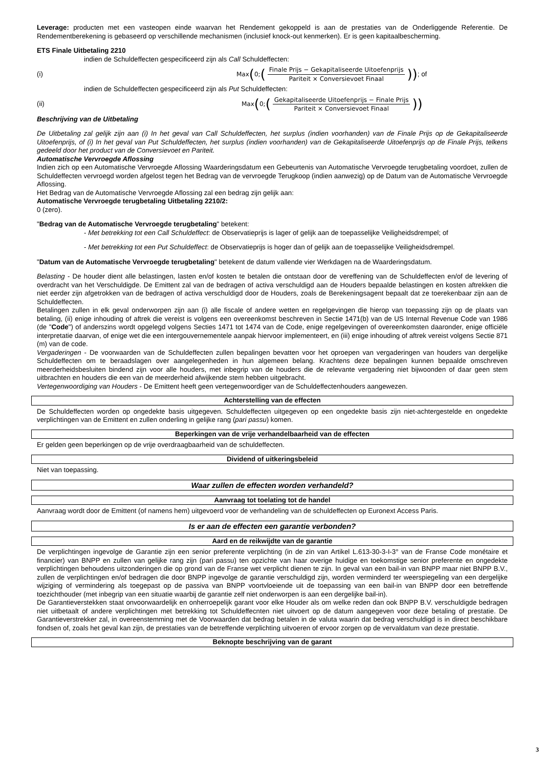Leverage: producten met een vasteopen einde waarvan het Rendement gekoppeld is aan de prestaties van de Onderliggende Referentie. De Rendementberekening is gebaseerd op verschillende mechanismen (inclusief knock-out kenmerken). Er is geen kapitaalbescherming.
ETS Finale Uitbetaling 2210
indien de Schuldeffecten gespecificeerd zijn als Call Schuldeffecten:
(i)
Max (0; (Finale Prijs − Gekapitaliseerde Uitoefenprijs Pariteit × Conversievoet Finaal))
; of
indien de Schuldeffecten gespecificeerd zijn als Put Schuldeffecten:
(ii)
Max (0; (Gekapitaliseerde Uitoefenprijs − Finale Prijs Pariteit × Conversievoet Finaal))
Beschrijving van de Uitbetaling
De Uitbetaling zal gelijk zijn aan (i) In het geval van Call Schuldeffecten, het surplus (indien voorhanden) van de Finale Prijs op de Gekapitaliseerde Uitoefenprijs, of (i) In het geval van Put Schuldeffecten, het surplus (indien voorhanden) van de Gekapitaliseerde Uitoefenprijs op de Finale Prijs, telkens gedeeld door het product van de Conversievoet en Pariteit.
Automatische Vervroegde Aflossing
Indien zich op een Automatische Vervroegde Aflossing Waarderingsdatum een Gebeurtenis van Automatische Vervroegde terugbetaling voordoet, zullen de Schuldeffecten vervroegd worden afgelost tegen het Bedrag van de vervroegde Terugkoop (indien aanwezig) op de Datum van de Automatische Vervroegde Aflossing.
Het Bedrag van de Automatische Vervroegde Aflossing zal een bedrag zijn gelijk aan:
Automatische Vervroegde terugbetaling Uitbetaling 2210/2:
0 (zero).
"Bedrag van de Automatische Vervroegde terugbetaling" betekent:
- Met betrekking tot een Call Schuldeffect: de Observatieprijs is lager of gelijk aan de toepasselijke Veiligheidsdrempel; of
- Met betrekking tot een Put Schuldeffect: de Observatieprijs is hoger dan of gelijk aan de toepasselijke Veiligheidsdrempel.
"Datum van de Automatische Vervroegde terugbetaling" betekent de datum vallende vier Werkdagen na de Waarderingsdatum.
Belasting - De houder dient alle belastingen, lasten en/of kosten te betalen die ontstaan door de vereffening van de Schuldeffecten en/of de levering of overdracht van het Verschuldigde. De Emittent zal van de bedragen of activa verschuldigd aan de Houders bepaalde belastingen en kosten aftrekken die niet eerder zijn afgetrokken van de bedragen of activa verschuldigd door de Houders, zoals de Berekeningsagent bepaalt dat ze toerekenbaar zijn aan de Schuldeffecten.
Betalingen zullen in elk geval onderworpen zijn aan (i) alle fiscale of andere wetten en regelgevingen die hierop van toepassing zijn op de plaats van betaling, (ii) enige inhouding of aftrek die vereist is volgens een overeenkomst beschreven in Sectie 1471(b) van de US Internal Revenue Code van 1986 (de "Code") of anderszins wordt opgelegd volgens Secties 1471 tot 1474 van de Code, enige regelgevingen of overeenkomsten daaronder, enige officiële interpretatie daarvan, of enige wet die een intergouvernementele aanpak hiervoor implementeert, en (iii) enige inhouding of aftrek vereist volgens Sectie 871 (m) van de code.
Vergaderingen - De voorwaarden van de Schuldeffecten zullen bepalingen bevatten voor het oproepen van vergaderingen van houders van dergelijke Schuldeffecten om te beraadslagen over aangelegenheden in hun algemeen belang. Krachtens deze bepalingen kunnen bepaalde omschreven meerderheidsbesluiten bindend zijn voor alle houders, met inbegrip van de houders die de relevante vergadering niet bijwoonden of daar geen stem uitbrachten en houders die een van de meerderheid afwijkende stem hebben uitgebracht.
Vertegenwoordiging van Houders - De Emittent heeft geen vertegenwoordiger van de Schuldeffectenhouders aangewezen.
Achterstelling van de effecten
De Schuldeffecten worden op ongedekte basis uitgegeven. Schuldeffecten uitgegeven op een ongedekte basis zijn niet-achtergestelde en ongedekte verplichtingen van de Emittent en zullen onderling in gelijke rang (pari passu) komen.
Beperkingen van de vrije verhandelbaarheid van de effecten
Er gelden geen beperkingen op de vrije overdraagbaarheid van de schuldeffecten.
Dividend of uitkeringsbeleid
Niet van toepassing.
Waar zullen de effecten worden verhandeld?
Aanvraag tot toelating tot de handel
Aanvraag wordt door de Emittent (of namens hem) uitgevoerd voor de verhandeling van de schuldeffecten op Euronext Access Paris.
Is er aan de effecten een garantie verbonden?
Aard en de reikwijdte van de garantie
De verplichtingen ingevolge de Garantie zijn een senior preferente verplichting (in de zin van Artikel L.613-30-3-I-3° van de Franse Code monétaire et financier) van BNPP en zullen van gelijke rang zijn (pari passu) ten opzichte van haar overige huidige en toekomstige senior preferente en ongedekte verplichtingen behoudens uitzonderingen die op grond van de Franse wet verplicht dienen te zijn. In geval van een bail-in van BNPP maar niet BNPP B.V., zullen de verplichtingen en/of bedragen die door BNPP ingevolge de garantie verschuldigd zijn, worden verminderd ter weerspiegeling van een dergelijke wijziging of vermindering als toegepast op de passiva van BNPP voortvloeiende uit de toepassing van een bail-in van BNPP door een betreffende toezichthouder (met inbegrip van een situatie waarbij de garantie zelf niet onderworpen is aan een dergelijke bail-in).
De Garantieverstekken staat onvoorwaardelijk en onherroepelijk garant voor elke Houder als om welke reden dan ook BNPP B.V. verschuldigde bedragen niet uitbetaalt of andere verplichtingen met betrekking tot Schuldeffecnten niet uitvoert op de datum aangegeven voor deze betaling of prestatie. De Garantieverstrekker zal, in overeenstemming met de Voorwaarden dat bedrag betalen in de valuta waarin dat bedrag verschuldigd is in direct beschikbare fondsen of, zoals het geval kan zijn, de prestaties van de betreffende verplichting uitvoeren of ervoor zorgen op de vervaldatum van deze prestatie.
Beknopte beschrijving van de garant
3